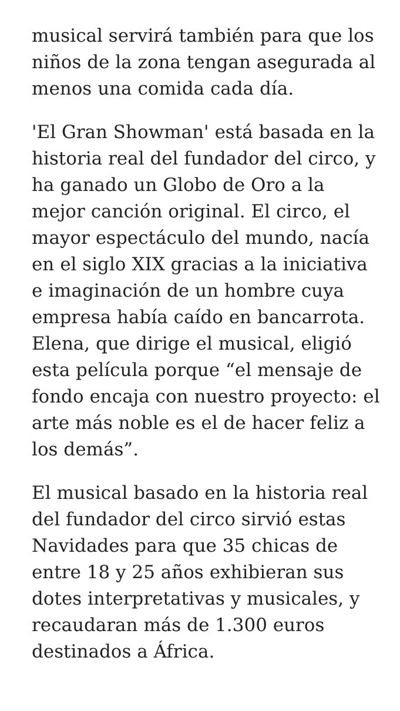musical servirá también para que los niños de la zona tengan asegurada al menos una comida cada día.
'El Gran Showman' está basada en la historia real del fundador del circo, y ha ganado un Globo de Oro a la mejor canción original. El circo, el mayor espectáculo del mundo, nacía en el siglo XIX gracias a la iniciativa e imaginación de un hombre cuya empresa había caído en bancarrota. Elena, que dirige el musical, eligió esta película porque “el mensaje de fondo encaja con nuestro proyecto: el arte más noble es el de hacer feliz a los demás”.
El musical basado en la historia real del fundador del circo sirvió estas Navidades para que 35 chicas de entre 18 y 25 años exhibieran sus dotes interpretativas y musicales, y recaudaran más de 1.300 euros destinados a África.